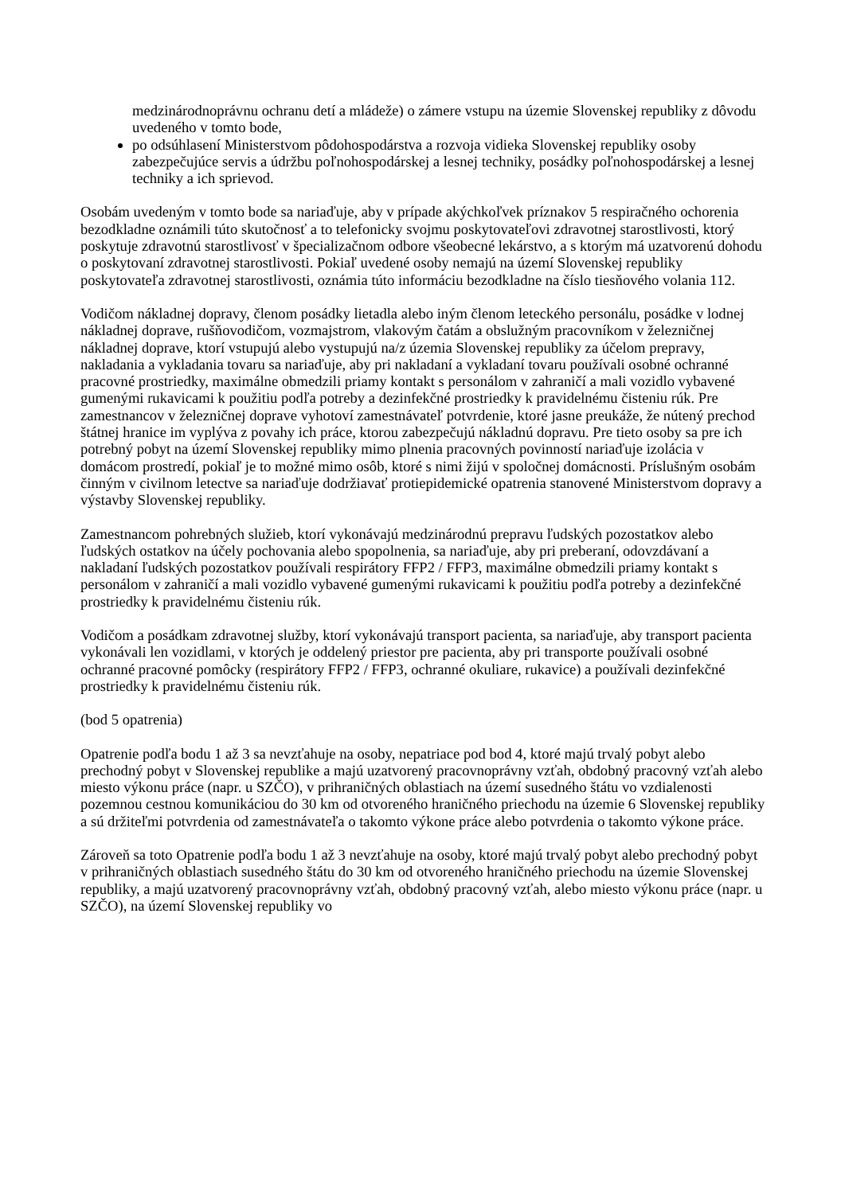medzinárodnoprávnu ochranu detí a mládeže) o zámere vstupu na územie Slovenskej republiky z dôvodu uvedeného v tomto bode,
po odsúhlasení Ministerstvom pôdohospodárstva a rozvoja vidieka Slovenskej republiky osoby zabezpečujúce servis a údržbu poľnohospodárskej a lesnej techniky, posádky poľnohospodárskej a lesnej techniky a ich sprievod.
Osobám uvedeným v tomto bode sa nariaďuje, aby v prípade akýchkoľvek príznakov 5 respiračného ochorenia bezodkladne oznámili túto skutočnosť a to telefonicky svojmu poskytovateľovi zdravotnej starostlivosti, ktorý poskytuje zdravotnú starostlivosť v špecializačnom odbore všeobecné lekárstvo, a s ktorým má uzatvorenú dohodu o poskytovaní zdravotnej starostlivosti. Pokiaľ uvedené osoby nemajú na území Slovenskej republiky poskytovateľa zdravotnej starostlivosti, oznámia túto informáciu bezodkladne na číslo tiesňového volania 112.
Vodičom nákladnej dopravy, členom posádky lietadla alebo iným členom leteckého personálu, posádke v lodnej nákladnej doprave, rušňovodičom, vozmajstrom, vlakovým čatám a obslužným pracovníkom v železničnej nákladnej doprave, ktorí vstupujú alebo vystupujú na/z územia Slovenskej republiky za účelom prepravy, nakladania a vykladania tovaru sa nariaďuje, aby pri nakladaní a vykladaní tovaru používali osobné ochranné pracovné prostriedky, maximálne obmedzili priamy kontakt s personálom v zahraničí a mali vozidlo vybavené gumenými rukavicami k použitiu podľa potreby a dezinfekčné prostriedky k pravidelnému čisteniu rúk. Pre zamestnancov v železničnej doprave vyhotoví zamestnávateľ potvrdenie, ktoré jasne preukáže, že nútený prechod štátnej hranice im vyplýva z povahy ich práce, ktorou zabezpečujú nákladnú dopravu. Pre tieto osoby sa pre ich potrebný pobyt na území Slovenskej republiky mimo plnenia pracovných povinností nariaďuje izolácia v domácom prostredí, pokiaľ je to možné mimo osôb, ktoré s nimi žijú v spoločnej domácnosti. Príslušným osobám činným v civilnom letectve sa nariaďuje dodržiavať protiepidemické opatrenia stanovené Ministerstvom dopravy a výstavby Slovenskej republiky.
Zamestnancom pohrebných služieb, ktorí vykonávajú medzinárodnú prepravu ľudských pozostatkov alebo ľudských ostatkov na účely pochovania alebo spopolnenia, sa nariaďuje, aby pri preberaní, odovzdávaní a nakladaní ľudských pozostatkov používali respirátory FFP2 / FFP3, maximálne obmedzili priamy kontakt s personálom v zahraničí a mali vozidlo vybavené gumenými rukavicami k použitiu podľa potreby a dezinfekčné prostriedky k pravidelnému čisteniu rúk.
Vodičom a posádkam zdravotnej služby, ktorí vykonávajú transport pacienta, sa nariaďuje, aby transport pacienta vykonávali len vozidlami, v ktorých je oddelený priestor pre pacienta, aby pri transporte používali osobné ochranné pracovné pomôcky (respirátory FFP2 / FFP3, ochranné okuliare, rukavice) a používali dezinfekčné prostriedky k pravidelnému čisteniu rúk.
(bod 5 opatrenia)
Opatrenie podľa bodu 1 až 3 sa nevzťahuje na osoby, nepatriace pod bod 4, ktoré majú trvalý pobyt alebo prechodný pobyt v Slovenskej republike a majú uzatvorený pracovnoprávny vzťah, obdobný pracovný vzťah alebo miesto výkonu práce (napr. u SZČO), v prihraničných oblastiach na území susedného štátu vo vzdialenosti pozemnou cestnou komunikáciou do 30 km od otvoreného hraničného priechodu na územie 6 Slovenskej republiky a sú držiteľmi potvrdenia od zamestnávateľa o takomto výkone práce alebo potvrdenia o takomto výkone práce.
Zároveň sa toto Opatrenie podľa bodu 1 až 3 nevzťahuje na osoby, ktoré majú trvalý pobyt alebo prechodný pobyt v prihraničných oblastiach susedného štátu do 30 km od otvoreného hraničného priechodu na územie Slovenskej republiky, a majú uzatvorený pracovnoprávny vzťah, obdobný pracovný vzťah, alebo miesto výkonu práce (napr. u SZČO), na území Slovenskej republiky vo